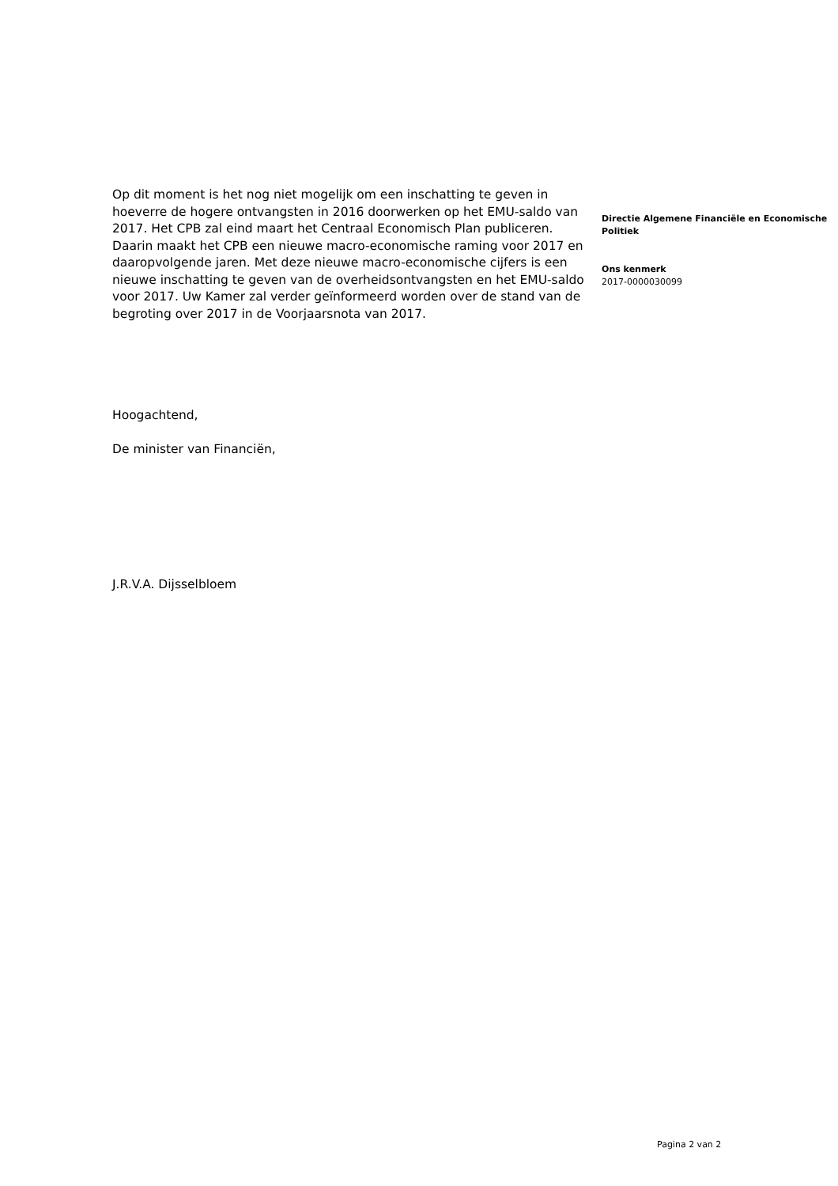Op dit moment is het nog niet mogelijk om een inschatting te geven in hoeverre de hogere ontvangsten in 2016 doorwerken op het EMU-saldo van 2017. Het CPB zal eind maart het Centraal Economisch Plan publiceren. Daarin maakt het CPB een nieuwe macro-economische raming voor 2017 en daaropvolgende jaren. Met deze nieuwe macro-economische cijfers is een nieuwe inschatting te geven van de overheidsontvangsten en het EMU-saldo voor 2017. Uw Kamer zal verder geïnformeerd worden over de stand van de begroting over 2017 in de Voorjaarsnota van 2017.
Hoogachtend,
De minister van Financiën,
J.R.V.A. Dijsselbloem
Directie Algemene Financiële en Economische Politiek
Ons kenmerk
2017-0000030099
Pagina 2 van 2